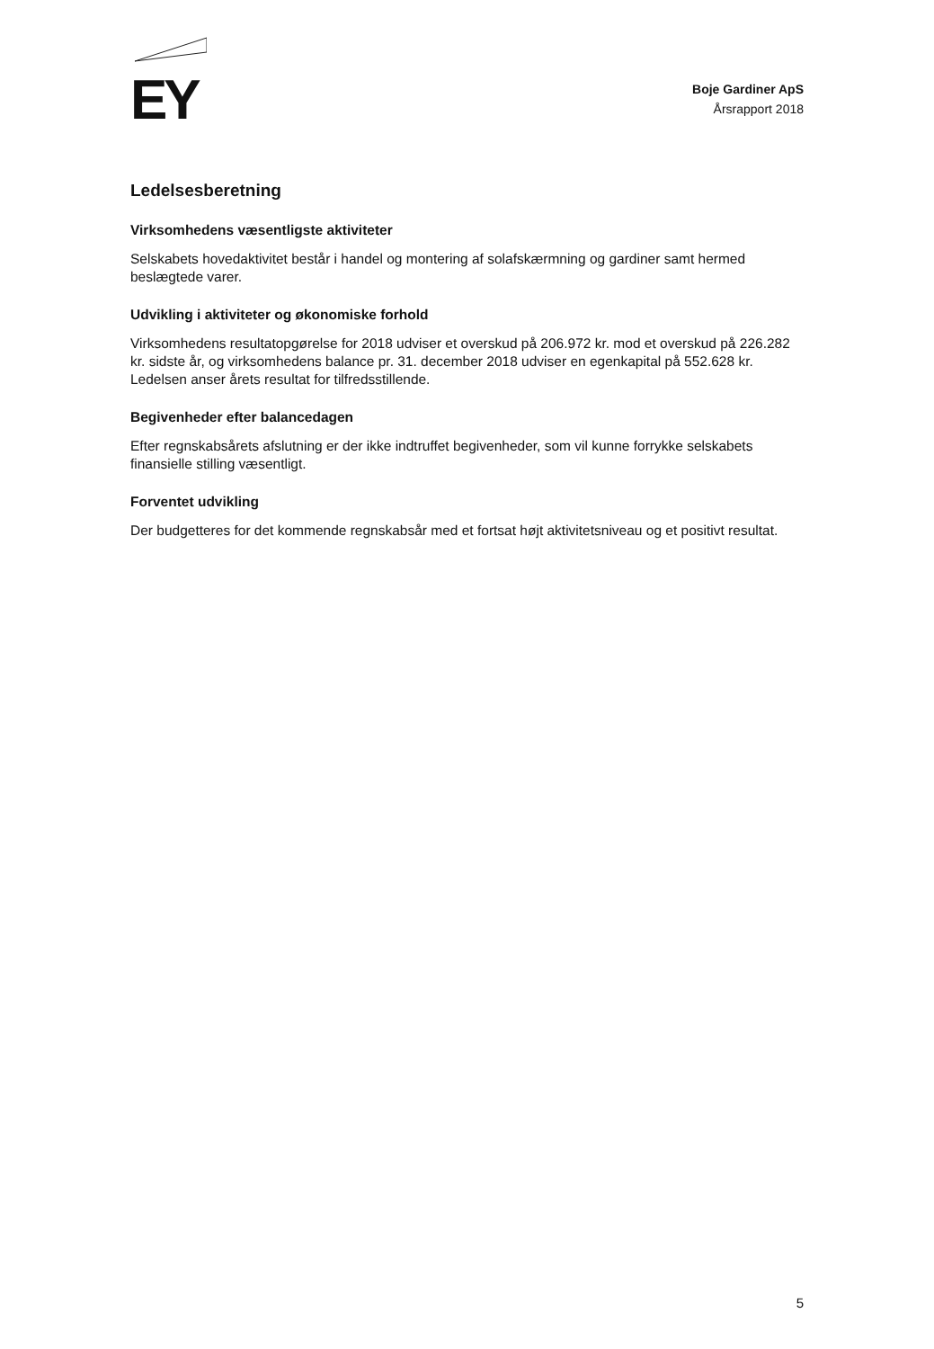EY
Boje Gardiner ApS
Årsrapport 2018
Ledelsesberetning
Virksomhedens væsentligste aktiviteter
Selskabets hovedaktivitet består i handel og montering af solafskærmning og gardiner samt hermed beslægtede varer.
Udvikling i aktiviteter og økonomiske forhold
Virksomhedens resultatopgørelse for 2018 udviser et overskud på 206.972 kr. mod et overskud på 226.282 kr. sidste år, og virksomhedens balance pr. 31. december 2018 udviser en egenkapital på 552.628 kr. Ledelsen anser årets resultat for tilfredsstillende.
Begivenheder efter balancedagen
Efter regnskabsårets afslutning er der ikke indtruffet begivenheder, som vil kunne forrykke selskabets finansielle stilling væsentligt.
Forventet udvikling
Der budgetteres for det kommende regnskabsår med et fortsat højt aktivitetsniveau og et positivt resultat.
5